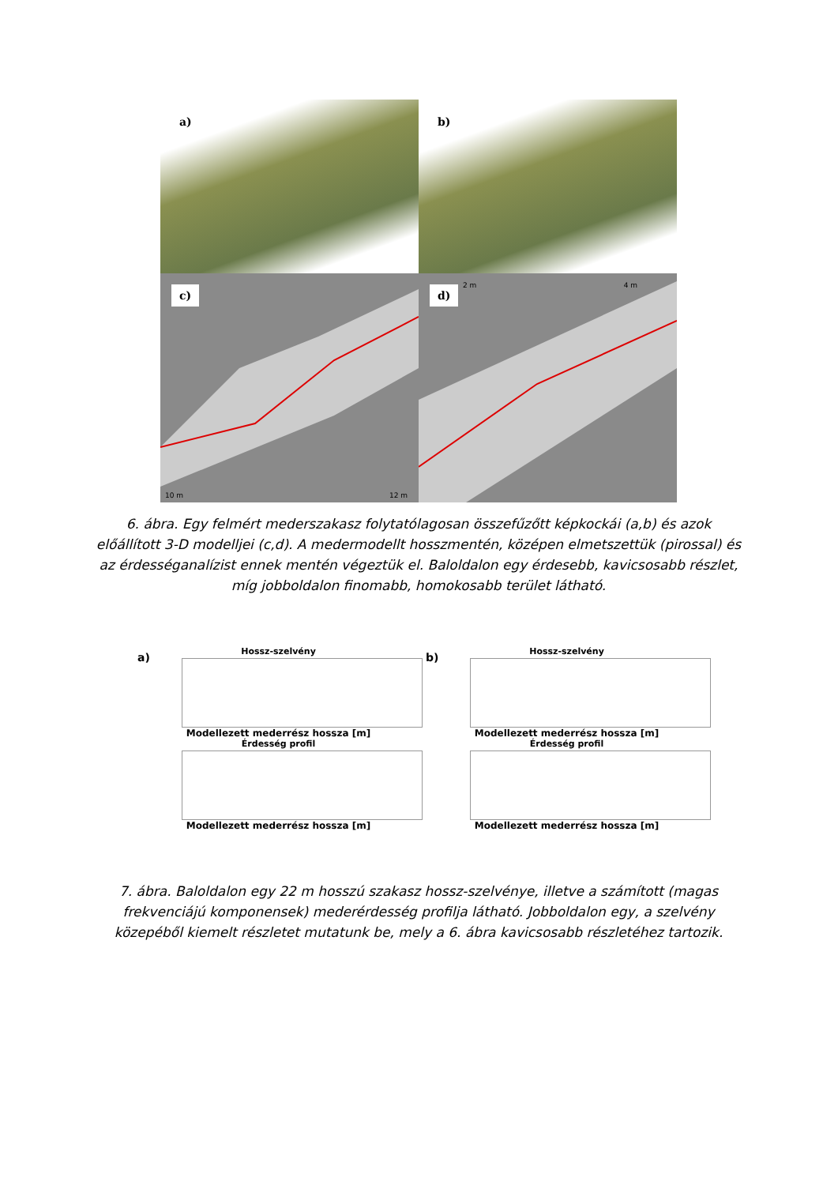a)
b)
c)
10 m 12 m
d) 2 m 4 m
6. ábra. Egy felmért mederszakasz folytatólagosan összefűzőtt képkockái (a,b) és azok előállított 3-D modelljei (c,d). A medermodellt hosszmentén, középen elmetszettük (pirossal) és az érdességanalízist ennek mentén végeztük el. Baloldalon egy érdesebb, kavicsosabb részlet, míg jobboldalon finomabb, homokosabb terület látható.
a)
Hossz-szelvény
Modellezett mederrész hossza [m]
Érdesség profil
Modellezett mederrész hossza [m]
b)
Hossz-szelvény
Modellezett mederrész hossza [m]
Érdesség profil
Modellezett mederrész hossza [m]
7. ábra. Baloldalon egy 22 m hosszú szakasz hossz-szelvénye, illetve a számított (magas frekvenciájú komponensek) mederérdesség profilja látható. Jobboldalon egy, a szelvény közepéből kiemelt részletet mutatunk be, mely a 6. ábra kavicsosabb részletéhez tartozik.